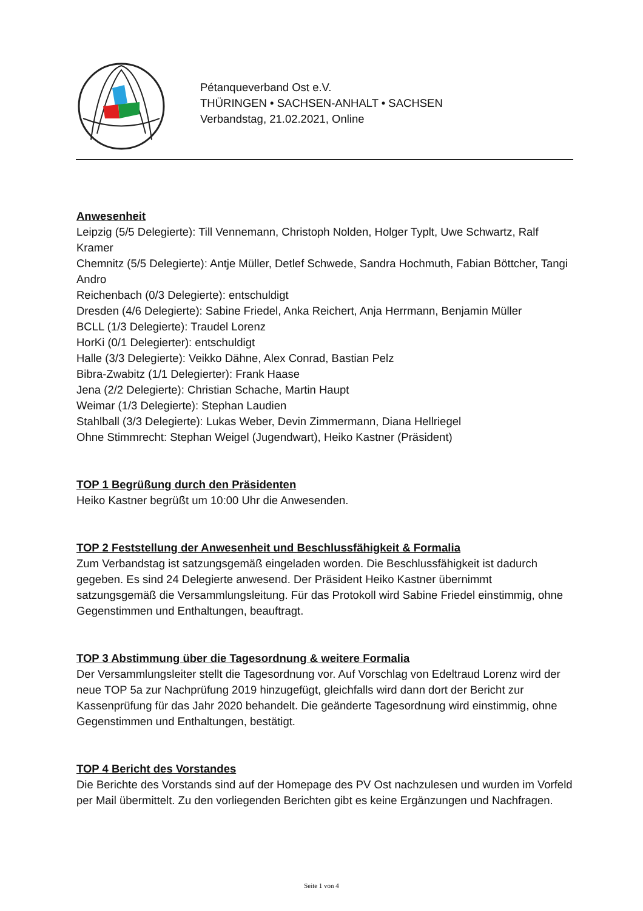Pétanqueverband Ost e.V.
THÜRINGEN • SACHSEN-ANHALT • SACHSEN
Verbandstag, 21.02.2021, Online
Anwesenheit
Leipzig (5/5 Delegierte): Till Vennemann, Christoph Nolden, Holger Typlt, Uwe Schwartz, Ralf Kramer
Chemnitz (5/5 Delegierte): Antje Müller, Detlef Schwede, Sandra Hochmuth, Fabian Böttcher, Tangi Andro
Reichenbach (0/3 Delegierte): entschuldigt
Dresden (4/6 Delegierte): Sabine Friedel, Anka Reichert, Anja Herrmann, Benjamin Müller
BCLL (1/3 Delegierte): Traudel Lorenz
HorKi (0/1 Delegierter): entschuldigt
Halle (3/3 Delegierte): Veikko Dähne, Alex Conrad, Bastian Pelz
Bibra-Zwabitz (1/1 Delegierter): Frank Haase
Jena (2/2 Delegierte): Christian Schache, Martin Haupt
Weimar (1/3 Delegierte): Stephan Laudien
Stahlball (3/3 Delegierte): Lukas Weber, Devin Zimmermann, Diana Hellriegel
Ohne Stimmrecht: Stephan Weigel (Jugendwart), Heiko Kastner (Präsident)
TOP 1 Begrüßung durch den Präsidenten
Heiko Kastner begrüßt um 10:00 Uhr die Anwesenden.
TOP 2 Feststellung der Anwesenheit und Beschlussfähigkeit & Formalia
Zum Verbandstag ist satzungsgemäß eingeladen worden. Die Beschlussfähigkeit ist dadurch gegeben. Es sind 24 Delegierte anwesend. Der Präsident Heiko Kastner übernimmt satzungsgemäß die Versammlungsleitung. Für das Protokoll wird Sabine Friedel einstimmig, ohne Gegenstimmen und Enthaltungen, beauftragt.
TOP 3 Abstimmung über die Tagesordnung & weitere Formalia
Der Versammlungsleiter stellt die Tagesordnung vor. Auf Vorschlag von Edeltraud Lorenz wird der neue TOP 5a zur Nachprüfung 2019 hinzugefügt, gleichfalls wird dann dort der Bericht zur Kassenprüfung für das Jahr 2020 behandelt. Die geänderte Tagesordnung wird einstimmig, ohne Gegenstimmen und Enthaltungen, bestätigt.
TOP 4 Bericht des Vorstandes
Die Berichte des Vorstands sind auf der Homepage des PV Ost nachzulesen und wurden im Vorfeld per Mail übermittelt. Zu den vorliegenden Berichten gibt es keine Ergänzungen und Nachfragen.
Seite 1 von 4